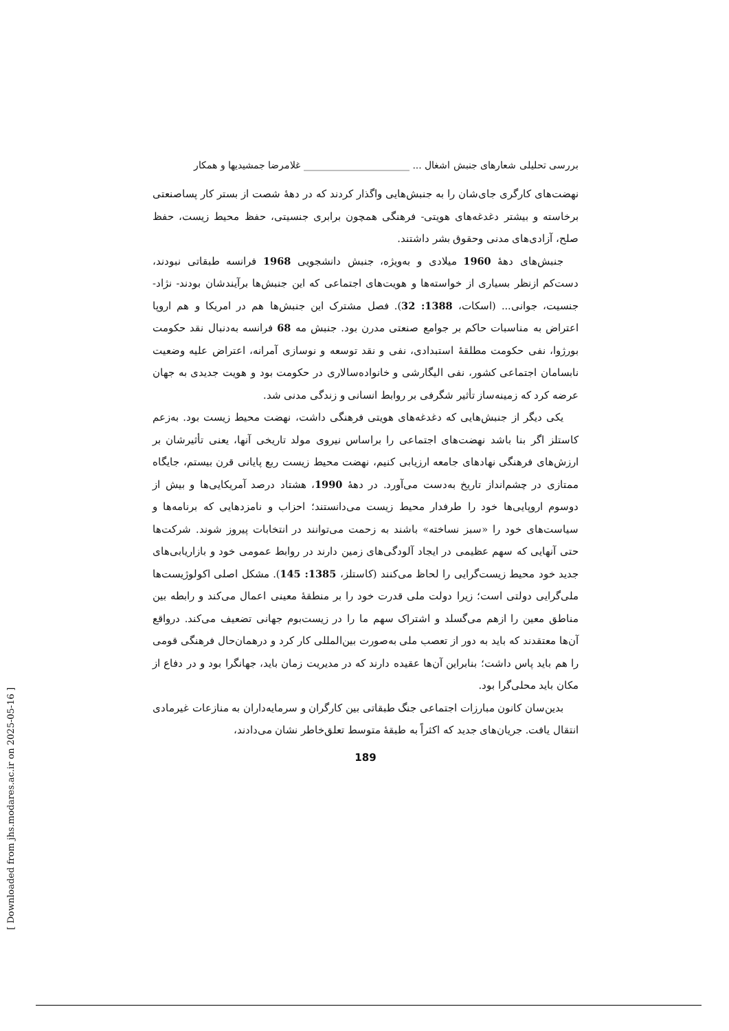بررسی تحلیلی شعارهای جنبش اشغال ... ______________________ غلامرضا جمشیدیها و همکار
نهضت‌های کارگری جای‌شان را به جنبش‌هایی واگذار کردند که در دههٔ شصت از بستر کار پساصنعتی برخاسته و بیشتر دغدغه‌های هویتی- فرهنگی همچون برابری جنسیتی، حفظ محیط زیست، حفظ صلح، آزادی‌های مدنی وحقوق بشر داشتند.
جنبش‌های دههٔ 1960 میلادی و به‌ویژه، جنبش دانشجویی 1968 فرانسه طبقاتی نبودند، دست‌کم ازنظر بسیاری از خواسته‌ها و هویت‌های اجتماعی که این جنبش‌ها برآیندشان بودند- نژاد- جنسیت، جوانی... (اسکات، 1388: 32). فصل مشترک این جنبش‌ها هم در امریکا و هم اروپا اعتراض به مناسبات حاکم بر جوامع صنعتی مدرن بود. جنبش مه 68 فرانسه به‌دنبال نقد حکومت بورژوا، نفی حکومت مطلقهٔ استبدادی، نفی و نقد توسعه و نوسازی آمرانه، اعتراض علیه وضعیت نابسامان اجتماعی کشور، نفی الیگارشی و خانواده‌سالاری در حکومت بود و هویت جدیدی به جهان عرضه کرد که زمینه‌ساز تأثیر شگرفی بر روابط انسانی و زندگی مدنی شد.
یکی دیگر از جنبش‌هایی که دغدغه‌های هویتی فرهنگی داشت، نهضت محیط زیست بود. به‌زعم کاستلز اگر بنا باشد نهضت‌های اجتماعی را براساس نیروی مولد تاریخی آنها، یعنی تأثیرشان بر ارزش‌های فرهنگی نهادهای جامعه ارزیابی کنیم، نهضت محیط زیست ربع پایانی قرن بیستم، جایگاه ممتازی در چشم‌انداز تاریخ به‌دست می‌آورد. در دههٔ 1990، هشتاد درصد آمریکایی‌ها و بیش از دوسوم اروپایی‌ها خود را طرفدار محیط زیست می‌دانستند؛ احزاب و نامزدهایی که برنامه‌ها و سیاست‌های خود را «سبز نساخته» باشند به زحمت می‌توانند در انتخابات پیروز شوند. شرکت‌ها حتی آنهایی که سهم عظیمی در ایجاد آلودگی‌های زمین دارند در روابط عمومی خود و بازاریابی‌های جدید خود محیط زیست‌گرایی را لحاظ می‌کنند (کاستلز، 1385: 145). مشکل اصلی اکولوژیست‌ها ملی‌گرایی دولتی است؛ زیرا دولت ملی قدرت خود را بر منطقهٔ معینی اعمال می‌کند و رابطه بین مناطق معین را ازهم می‌گسلد و اشتراک سهم ما را در زیست‌بوم جهانی تضعیف می‌کند. درواقع آن‌ها معتقدند که باید به دور از تعصب ملی به‌صورت بین‌المللی کار کرد و درهمان‌حال فرهنگی قومی را هم باید پاس داشت؛ بنابراین آن‌ها عقیده دارند که در مدیریت زمان باید، جهانگرا بود و در دفاع از مکان باید محلی‌گرا بود.
بدین‌سان کانون مبارزات اجتماعی جنگ طبقاتی بین کارگران و سرمایه‌داران به منازعات غیرمادی انتقال یافت. جریان‌های جدید که اکثراً به طبقهٔ متوسط تعلق‌خاطر نشان می‌دادند،
189
[ Downloaded from jhs.modares.ac.ir on 2025-05-16 ]